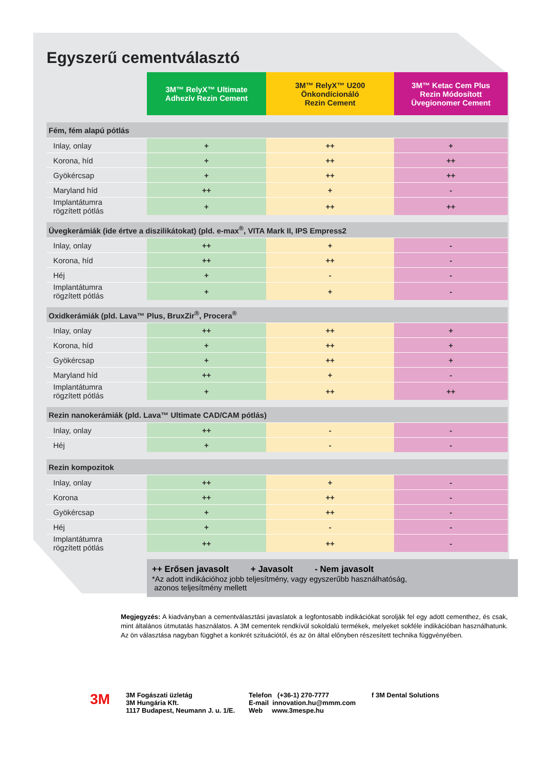Egyszerű cementválasztó
| | 3M™ RelyX™ Ultimate Adhezív Rezin Cement | 3M™ RelyX™ U200 Önkondícionáló Rezin Cement | 3M™ Ketac Cem Plus Rezin Módosított Üvegionomer Cement |
| --- | --- | --- | --- |
| Fém, fém alapú pótlás | | | |
| Inlay, onlay | + | ++ | + |
| Korona, híd | + | ++ | ++ |
| Gyökércsap | + | ++ | ++ |
| Maryland híd | ++ | + | - |
| Implantátumra rögzített pótlás | + | ++ | ++ |
| Üvegkerámiák (ide értve a diszilikátokat) (pld. e-max<sup>®</sup>, VITA Mark II, IPS Empress2 | | | |
| Inlay, onlay | ++ | + | - |
| Korona, híd | ++ | ++ | - |
| Héj | + | - | - |
| Implantátumra rögzített pótlás | + | + | - |
| Oxidkerámiák (pld. Lava™ Plus, BruxZir<sup>®</sup>, Procera<sup>®</sup> | | | |
| Inlay, onlay | ++ | ++ | + |
| Korona, híd | + | ++ | + |
| Gyökércsap | + | ++ | + |
| Maryland híd | ++ | + | - |
| Implantátumra rögzített pótlás | + | ++ | ++ |
| Rezin nanokerámiák (pld. Lava™ Ultimate CAD/CAM pótlás) | | | |
| Inlay, onlay | ++ | - | - |
| Héj | + | - | - |
| Rezin kompozitok | | | |
| Inlay, onlay | ++ | + | - |
| Korona | ++ | ++ | - |
| Gyökércsap | + | ++ | - |
| Héj | + | - | - |
| Implantátumra rögzített pótlás | ++ | ++ | - |
++ Erősen javasolt + Javasolt - Nem javasolt
*Az adott indikációhoz jobb teljesítmény, vagy egyszerűbb használhatóság,
azonos teljesítmény mellett
Megjegyzés: A kiadványban a cementválasztási javaslatok a legfontosabb indikációkat sorolják fel egy adott cementhez, és csak, mint általános útmutatás használatos. A 3M cementek rendkívül sokoldalú termékek, melyeket sokféle indikációban használhatunk. Az ön választása nagyban függhet a konkrét szituációtól, és az ön által előnyben részesített technika függvényében.
3M
3M Fogászati üzletág
3M Hungária Kft.
1117 Budapest, Neumann J. u. 1/E.
Telefon (+36-1) 270-7777
E-mail innovation.hu@mmm.com
Web www.3mespe.hu
f 3M Dental Solutions